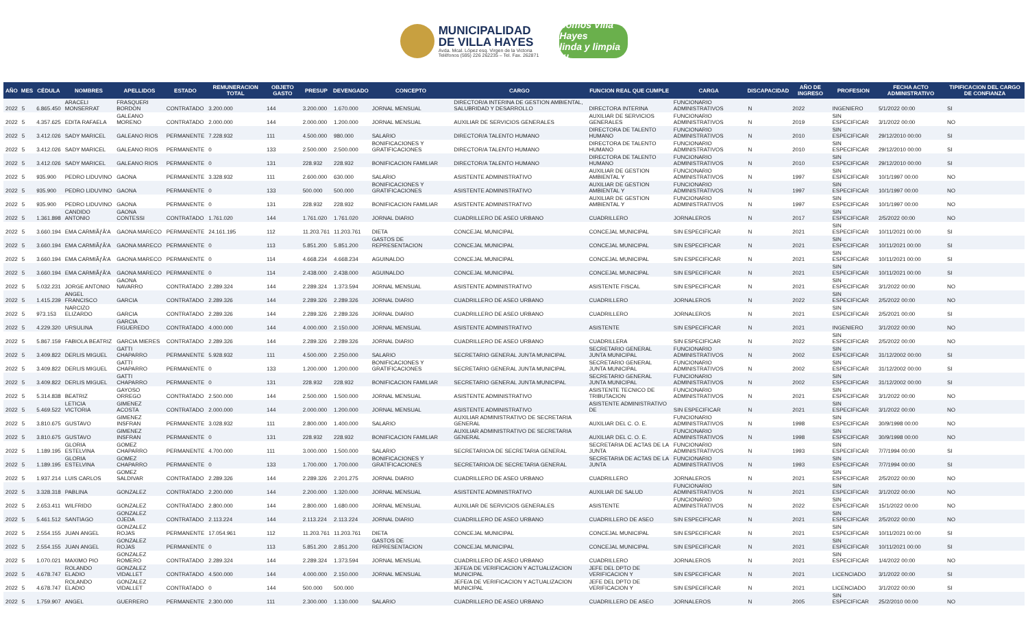MUNICIPALIDAD
DE VILLA HAYES
Avda. Mcal. López esq. Virgen de la Victoria
Teléfonos (595) 226 262235 – Tel. Fax. 262871
Somos Villa Hayes
linda y limpia !!!
| AÑO | MES | CÉDULA | NOMBRES | APELLIDOS | ESTADO | REMUNERACION TOTAL | OBJETO GASTO | PRESUP | DEVENGADO | CONCEPTO | CARGO | FUNCION REAL QUE CUMPLE | CARGA | DISCAPACIDAD | AÑO DE INGRESO | PROFESION | FECHA ACTO ADMINISTRATIVO | TIPIFICACION DEL CARGO DE CONFIANZA |
| --- | --- | --- | --- | --- | --- | --- | --- | --- | --- | --- | --- | --- | --- | --- | --- | --- | --- | --- |
| 2022 | 5 | 6.865.450 | ARACELI MONSERRAT | FRASQUERI BORDON | CONTRATADO | 3.200.000 | 144 | 3.200.000 | 1.670.000 | JORNAL MENSUAL | DIRECTOR/A INTERINA DE GESTION AMBIENTAL, SALUBRIDAD Y DESARROLLO | DIRECTORA INTERINA | FUNCIONARIO ADMINISTRATIVOS | N | 2022 | INGENIERO | 5/1/2022 00:00 | SI |
| 2022 | 5 | 4.357.625 | EDITA RAFAELA | GALEANO MORENO | CONTRATADO | 2.000.000 | 144 | 2.000.000 | 1.200.000 | JORNAL MENSUAL | AUXILIAR DE SERVICIOS GENERALES | AUXILIAR DE SERVICIOS GENERALES | FUNCIONARIO ADMINISTRATIVOS | N | 2019 | SIN ESPECIFICAR | 3/1/2022 00:00 | NO |
| 2022 | 5 | 3.412.026 | SADY MARICEL | GALEANO RIOS | PERMANENTE | 7.228.932 | 111 | 4.500.000 | 980.000 | SALARIO | DIRECTOR/A TALENTO HUMANO | DIRECTORA DE TALENTO HUMANO | FUNCIONARIO ADMINISTRATIVOS | N | 2010 | SIN ESPECIFICAR | 29/12/2010 00:00 | SI |
| 2022 | 5 | 3.412.026 | SADY MARICEL | GALEANO RIOS | PERMANENTE | 0 | 133 | 2.500.000 | 2.500.000 | BONIFICACIONES Y GRATIFICACIONES | DIRECTOR/A TALENTO HUMANO | DIRECTORA DE TALENTO HUMANO | FUNCIONARIO ADMINISTRATIVOS | N | 2010 | SIN ESPECIFICAR | 29/12/2010 00:00 | SI |
| 2022 | 5 | 3.412.026 | SADY MARICEL | GALEANO RIOS | PERMANENTE | 0 | 131 | 228.932 | 228.932 | BONIFICACION FAMILIAR | DIRECTOR/A TALENTO HUMANO | DIRECTORA DE TALENTO HUMANO | FUNCIONARIO ADMINISTRATIVOS | N | 2010 | SIN ESPECIFICAR | 29/12/2010 00:00 | SI |
| 2022 | 5 | 935.900 | PEDRO LIDUVINO | GAONA | PERMANENTE | 3.328.932 | 111 | 2.600.000 | 630.000 | SALARIO | ASISTENTE ADMINISTRATIVO | AUXILIAR DE GESTION AMBIENTAL Y | FUNCIONARIO ADMINISTRATIVOS | N | 1997 | SIN ESPECIFICAR | 10/1/1997 00:00 | NO |
| 2022 | 5 | 935.900 | PEDRO LIDUVINO | GAONA | PERMANENTE | 0 | 133 | 500.000 | 500.000 | BONIFICACIONES Y GRATIFICACIONES | ASISTENTE ADMINISTRATIVO | AUXILIAR DE GESTION AMBIENTAL Y | FUNCIONARIO ADMINISTRATIVOS | N | 1997 | SIN ESPECIFICAR | 10/1/1997 00:00 | NO |
| 2022 | 5 | 935.900 | PEDRO LIDUVINO | GAONA | PERMANENTE | 0 | 131 | 228.932 | 228.932 | BONIFICACION FAMILIAR | ASISTENTE ADMINISTRATIVO | AUXILIAR DE GESTION AMBIENTAL Y | FUNCIONARIO ADMINISTRATIVOS | N | 1997 | SIN ESPECIFICAR | 10/1/1997 00:00 | NO |
| 2022 | 5 | 1.361.898 | CANDIDO ANTONIO | GAONA CONTESSI | CONTRATADO | 1.761.020 | 144 | 1.761.020 | 1.761.020 | JORNAL DIARIO | CUADRILLERO DE ASEO URBANO | CUADRILLERO | JORNALEROS | N | 2017 | SIN ESPECIFICAR | 2/5/2022 00:00 | NO |
| 2022 | 5 | 3.660.194 | EMA CARMIÃƒÂ'A | GAONA MARECO | PERMANENTE | 24.161.195 | 112 | 11.203.761 | 11.203.761 | DIETA | CONCEJAL MUNICIPAL | CONCEJAL MUNICIPAL | SIN ESPECIFICAR | N | 2021 | SIN ESPECIFICAR | 10/11/2021 00:00 | SI |
| 2022 | 5 | 3.660.194 | EMA CARMIÃƒÂ'A | GAONA MARECO | PERMANENTE | 0 | 113 | 5.851.200 | 5.851.200 | GASTOS DE REPRESENTACION | CONCEJAL MUNICIPAL | CONCEJAL MUNICIPAL | SIN ESPECIFICAR | N | 2021 | SIN ESPECIFICAR | 10/11/2021 00:00 | SI |
| 2022 | 5 | 3.660.194 | EMA CARMIÃƒÂ'A | GAONA MARECO | PERMANENTE | 0 | 114 | 4.668.234 | 4.668.234 | AGUINALDO | CONCEJAL MUNICIPAL | CONCEJAL MUNICIPAL | SIN ESPECIFICAR | N | 2021 | SIN ESPECIFICAR | 10/11/2021 00:00 | SI |
| 2022 | 5 | 3.660.194 | EMA CARMIÃƒÂ'A | GAONA MARECO | PERMANENTE | 0 | 114 | 2.438.000 | 2.438.000 | AGUINALDO | CONCEJAL MUNICIPAL | CONCEJAL MUNICIPAL | SIN ESPECIFICAR | N | 2021 | SIN ESPECIFICAR | 10/11/2021 00:00 | SI |
| 2022 | 5 | 5.032.231 | JORGE ANTONIO | GAONA NAVARRO | CONTRATADO | 2.289.324 | 144 | 2.289.324 | 1.373.594 | JORNAL MENSUAL | ASISTENTE ADMINISTRATIVO | ASISTENTE FISCAL | SIN ESPECIFICAR | N | 2021 | SIN ESPECIFICAR | 3/1/2022 00:00 | NO |
| 2022 | 5 | 1.415.239 | ANGEL FRANCISCO | GARCIA | CONTRATADO | 2.289.326 | 144 | 2.289.326 | 2.289.326 | JORNAL DIARIO | CUADRILLERO DE ASEO URBANO | CUADRILLERO | JORNALEROS | N | 2022 | SIN ESPECIFICAR | 2/5/2022 00:00 | NO |
| 2022 | 5 | 973.153 | NARCIZO ELIZARDO | GARCIA | CONTRATADO | 2.289.326 | 144 | 2.289.326 | 2.289.326 | JORNAL DIARIO | CUADRILLERO DE ASEO URBANO | CUADRILLERO | JORNALEROS | N | 2021 | SIN ESPECIFICAR | 2/5/2021 00:00 | SI |
| 2022 | 5 | 4.229.320 | URSULINA | GARCIA FIGUEREDO | CONTRATADO | 4.000.000 | 144 | 4.000.000 | 2.150.000 | JORNAL MENSUAL | ASISTENTE ADMINISTRATIVO | ASISTENTE | SIN ESPECIFICAR | N | 2021 | INGENIERO | 3/1/2022 00:00 | NO |
| 2022 | 5 | 5.867.159 | FABIOLA BEATRIZ | GARCIA MIERES | CONTRATADO | 2.289.326 | 144 | 2.289.326 | 2.289.326 | JORNAL DIARIO | CUADRILLERO DE ASEO URBANO | CUADRILLERA | SIN ESPECIFICAR | N | 2022 | SIN ESPECIFICAR | 2/5/2022 00:00 | NO |
| 2022 | 5 | 3.409.822 | DERLIS MIGUEL | GATTI CHAPARRO | PERMANENTE | 5.928.932 | 111 | 4.500.000 | 2.250.000 | SALARIO | SECRETARIO GENERAL JUNTA MUNICIPAL | SECRETARIO GENERAL JUNTA MUNICIPAL | FUNCIONARIO ADMINISTRATIVOS | N | 2002 | SIN ESPECIFICAR | 31/12/2002 00:00 | SI |
| 2022 | 5 | 3.409.822 | DERLIS MIGUEL | GATTI CHAPARRO | PERMANENTE | 0 | 133 | 1.200.000 | 1.200.000 | BONIFICACIONES Y GRATIFICACIONES | SECRETARIO GENERAL JUNTA MUNICIPAL | SECRETARIO GENERAL JUNTA MUNICIPAL | FUNCIONARIO ADMINISTRATIVOS | N | 2002 | SIN ESPECIFICAR | 31/12/2002 00:00 | SI |
| 2022 | 5 | 3.409.822 | DERLIS MIGUEL | GATTI CHAPARRO | PERMANENTE | 0 | 131 | 228.932 | 228.932 | BONIFICACION FAMILIAR | SECRETARIO GENERAL JUNTA MUNICIPAL | SECRETARIO GENERAL JUNTA MUNICIPAL | FUNCIONARIO ADMINISTRATIVOS | N | 2002 | SIN ESPECIFICAR | 31/12/2002 00:00 | SI |
| 2022 | 5 | 5.314.838 | BEATRIZ | GAYOSO ORREGO | CONTRATADO | 2.500.000 | 144 | 2.500.000 | 1.500.000 | JORNAL MENSUAL | ASISTENTE ADMINISTRATIVO | ASISTENTE TECNICO DE TRIBUTACION | FUNCIONARIO ADMINISTRATIVOS | N | 2021 | SIN ESPECIFICAR | 3/1/2022 00:00 | NO |
| 2022 | 5 | 5.469.522 | LETICIA VICTORIA | GIMENEZ ACOSTA | CONTRATADO | 2.000.000 | 144 | 2.000.000 | 1.200.000 | JORNAL MENSUAL | ASISTENTE ADMINISTRATIVO | ASISTENTE ADMINISTRATIVO DE | SIN ESPECIFICAR | N | 2021 | SIN ESPECIFICAR | 3/1/2022 00:00 | NO |
| 2022 | 5 | 3.810.675 | GUSTAVO | GIMENEZ INSFRAN | PERMANENTE | 3.028.932 | 111 | 2.800.000 | 1.400.000 | SALARIO | AUXILIAR ADMINISTRATIVO DE SECRETARIA GENERAL | AUXILIAR DEL C. O. E. | FUNCIONARIO ADMINISTRATIVOS | N | 1998 | SIN ESPECIFICAR | 30/9/1998 00:00 | NO |
| 2022 | 5 | 3.810.675 | GUSTAVO | GIMENEZ INSFRAN | PERMANENTE | 0 | 131 | 228.932 | 228.932 | BONIFICACION FAMILIAR | AUXILIAR ADMINISTRATIVO DE SECRETARIA GENERAL | AUXILIAR DEL C. O. E. | FUNCIONARIO ADMINISTRATIVOS | N | 1998 | SIN ESPECIFICAR | 30/9/1998 00:00 | NO |
| 2022 | 5 | 1.189.195 | GLORIA ESTELVINA | GOMEZ CHAPARRO | PERMANENTE | 4.700.000 | 111 | 3.000.000 | 1.500.000 | SALARIO | SECRETARIO/A DE SECRETARIA GENERAL | SECRETARIA DE ACTAS DE LA JUNTA | FUNCIONARIO ADMINISTRATIVOS | N | 1993 | SIN ESPECIFICAR | 7/7/1994 00:00 | SI |
| 2022 | 5 | 1.189.195 | GLORIA ESTELVINA | GOMEZ CHAPARRO | PERMANENTE | 0 | 133 | 1.700.000 | 1.700.000 | BONIFICACIONES Y GRATIFICACIONES | SECRETARIO/A DE SECRETARIA GENERAL | SECRETARIA DE ACTAS DE LA JUNTA | FUNCIONARIO ADMINISTRATIVOS | N | 1993 | SIN ESPECIFICAR | 7/7/1994 00:00 | SI |
| 2022 | 5 | 1.937.214 | LUIS CARLOS | GOMEZ SALDIVAR | CONTRATADO | 2.289.326 | 144 | 2.289.326 | 2.201.275 | JORNAL DIARIO | CUADRILLERO DE ASEO URBANO | CUADRILLERO | JORNALEROS | N | 2021 | SIN ESPECIFICAR | 2/5/2022 00:00 | NO |
| 2022 | 5 | 3.328.318 | PABLINA | GONZALEZ | CONTRATADO | 2.200.000 | 144 | 2.200.000 | 1.320.000 | JORNAL MENSUAL | ASISTENTE ADMINISTRATIVO | AUXILIAR DE SALUD | FUNCIONARIO ADMINISTRATIVOS | N | 2021 | SIN ESPECIFICAR | 3/1/2022 00:00 | NO |
| 2022 | 5 | 2.653.411 | WILFRIDO | GONZALEZ | CONTRATADO | 2.800.000 | 144 | 2.800.000 | 1.680.000 | JORNAL MENSUAL | AUXILIAR DE SERVICIOS GENERALES | ASISTENTE | FUNCIONARIO ADMINISTRATIVOS | N | 2022 | SIN ESPECIFICAR | 15/1/2022 00:00 | NO |
| 2022 | 5 | 5.461.512 | SANTIAGO | GONZALEZ OJEDA | CONTRATADO | 2.113.224 | 144 | 2.113.224 | 2.113.224 | JORNAL DIARIO | CUADRILLERO DE ASEO URBANO | CUADRILLERO DE ASEO | SIN ESPECIFICAR | N | 2021 | SIN ESPECIFICAR | 2/5/2022 00:00 | NO |
| 2022 | 5 | 2.554.155 | JUAN ANGEL | GONZALEZ ROJAS | PERMANENTE | 17.054.961 | 112 | 11.203.761 | 11.203.761 | DIETA | CONCEJAL MUNICIPAL | CONCEJAL MUNICIPAL | SIN ESPECIFICAR | N | 2021 | SIN ESPECIFICAR | 10/11/2021 00:00 | SI |
| 2022 | 5 | 2.554.155 | JUAN ANGEL | GONZALEZ ROJAS | PERMANENTE | 0 | 113 | 5.851.200 | 2.851.200 | GASTOS DE REPRESENTACION | CONCEJAL MUNICIPAL | CONCEJAL MUNICIPAL | SIN ESPECIFICAR | N | 2021 | SIN ESPECIFICAR | 10/11/2021 00:00 | SI |
| 2022 | 5 | 1.070.021 | MAXIMO PIO | GONZALEZ ROMERO | CONTRATADO | 2.289.324 | 144 | 2.289.324 | 1.373.594 | JORNAL MENSUAL | CUADRILLERO DE ASEO URBANO | CUADRILLERO | JORNALEROS | N | 2021 | SIN ESPECIFICAR | 1/4/2022 00:00 | NO |
| 2022 | 5 | 4.678.747 | ROLANDO ELADIO | GONZALEZ VIDALLET | CONTRATADO | 4.500.000 | 144 | 4.000.000 | 2.150.000 | JORNAL MENSUAL | JEFE/A DE VERIFICACION Y ACTUALIZACION MUNICIPAL | JEFE DEL DPTO DE VERIFICACION Y | SIN ESPECIFICAR | N | 2021 | LICENCIADO | 3/1/2022 00:00 | SI |
| 2022 | 5 | 4.678.747 | ROLANDO ELADIO | GONZALEZ VIDALLET | CONTRATADO | 0 | 144 | 500.000 | 500.000 | | JEFE/A DE VERIFICACION Y ACTUALIZACION MUNICIPAL | JEFE DEL DPTO DE VERIFICACION Y | SIN ESPECIFICAR | N | 2021 | LICENCIADO | 3/1/2022 00:00 | SI |
| 2022 | 5 | 1.759.907 | ANGEL | GUERRERO | PERMANENTE | 2.300.000 | 111 | 2.300.000 | 1.130.000 | SALARIO | CUADRILLERO DE ASEO URBANO | CUADRILLERO DE ASEO | JORNALEROS | N | 2005 | SIN ESPECIFICAR | 25/2/2010 00:00 | NO |